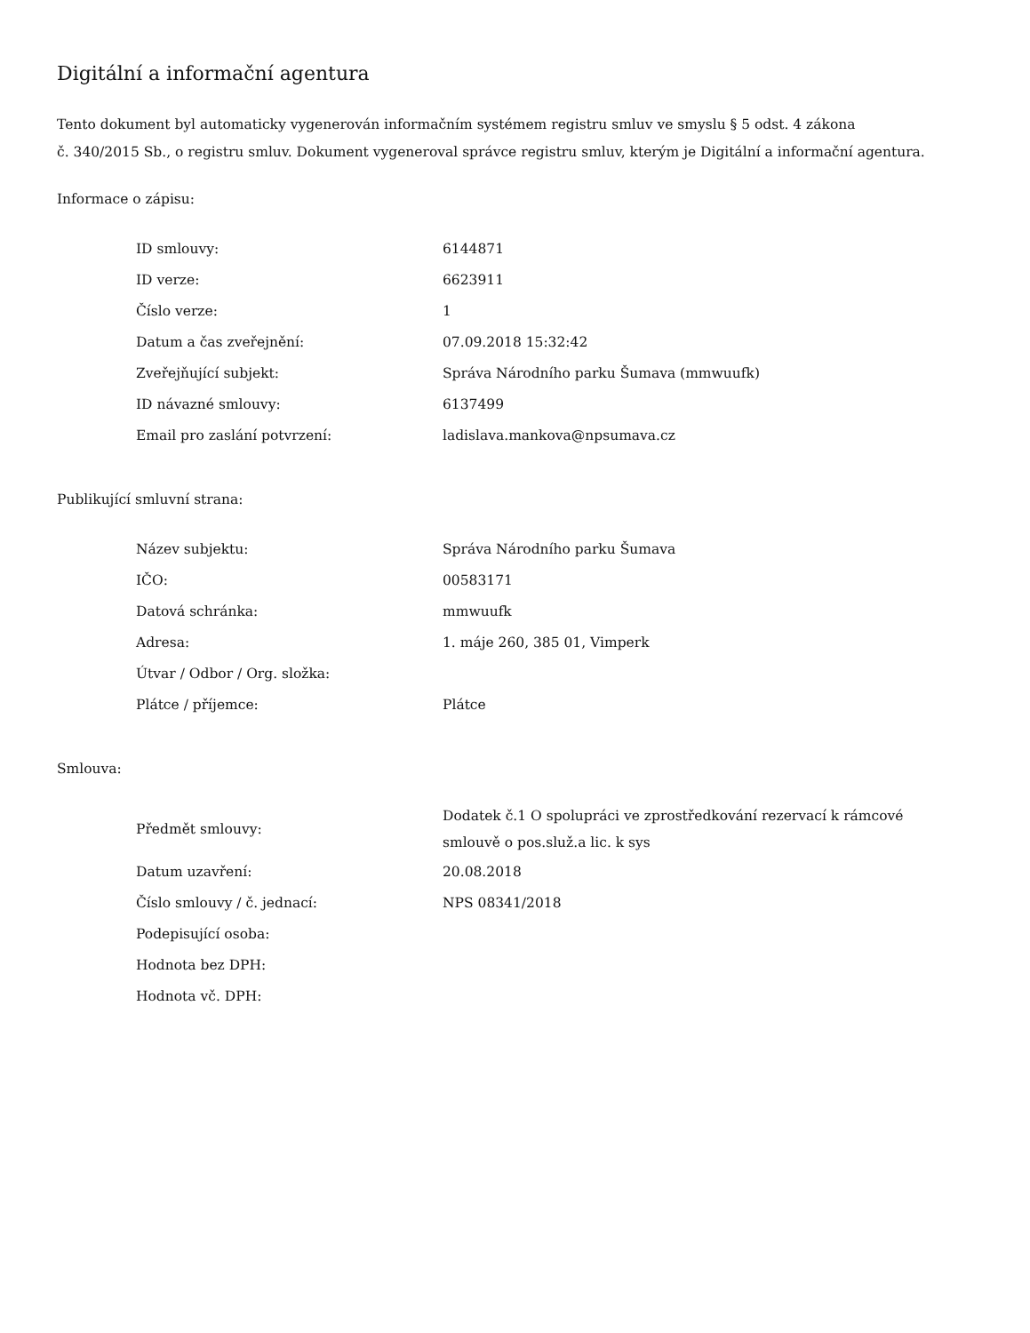Digitální a informační agentura
Tento dokument byl automaticky vygenerován informačním systémem registru smluv ve smyslu § 5 odst. 4 zákona
č. 340/2015 Sb., o registru smluv. Dokument vygeneroval správce registru smluv, kterým je Digitální a informační agentura.
Informace o zápisu:
| ID smlouvy: | 6144871 |
| ID verze: | 6623911 |
| Číslo verze: | 1 |
| Datum a čas zveřejnění: | 07.09.2018 15:32:42 |
| Zveřejňující subjekt: | Správa Národního parku Šumava (mmwuufk) |
| ID návazné smlouvy: | 6137499 |
| Email pro zaslání potvrzení: | ladislava.mankova@npsumava.cz |
Publikující smluvní strana:
| Název subjektu: | Správa Národního parku Šumava |
| IČO: | 00583171 |
| Datová schránka: | mmwuufk |
| Adresa: | 1. máje 260, 385 01, Vimperk |
| Útvar / Odbor / Org. složka: | |
| Plátce / příjemce: | Plátce |
Smlouva:
| Předmět smlouvy: | Dodatek č.1 O spolupráci ve zprostředkování rezervací k rámcové smlouvě o pos.služ.a lic. k sys |
| Datum uzavření: | 20.08.2018 |
| Číslo smlouvy / č. jednací: | NPS 08341/2018 |
| Podepisující osoba: | |
| Hodnota bez DPH: | |
| Hodnota vč. DPH: | |